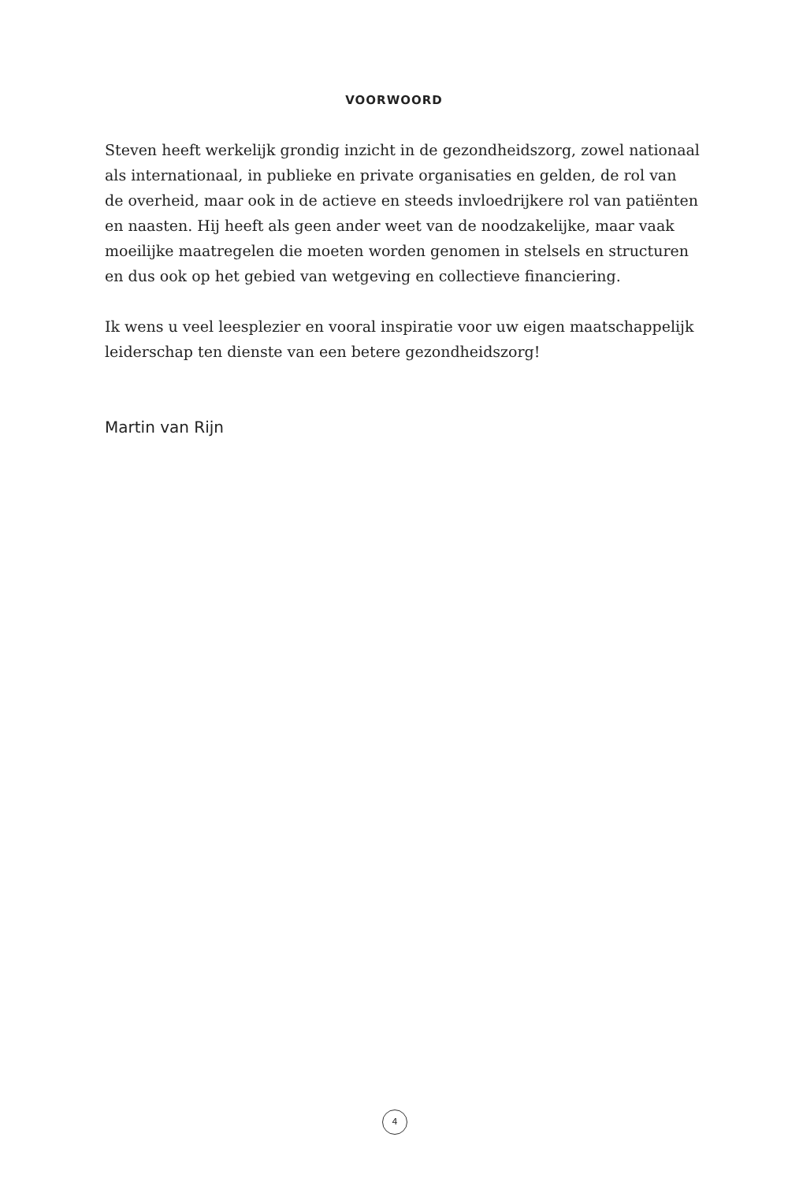VOORWOORD
Steven heeft werkelijk grondig inzicht in de gezondheidszorg, zowel nationaal
als internationaal, in publieke en private organisaties en gelden, de rol van
de overheid, maar ook in de actieve en steeds invloedrijkere rol van patiënten
en naasten. Hij heeft als geen ander weet van de noodzakelijke, maar vaak
moeilijke maatregelen die moeten worden genomen in stelsels en structuren
en dus ook op het gebied van wetgeving en collectieve financiering.
Ik wens u veel leesplezier en vooral inspiratie voor uw eigen maatschappelijk
leiderschap ten dienste van een betere gezondheidszorg!
Martin van Rijn
4